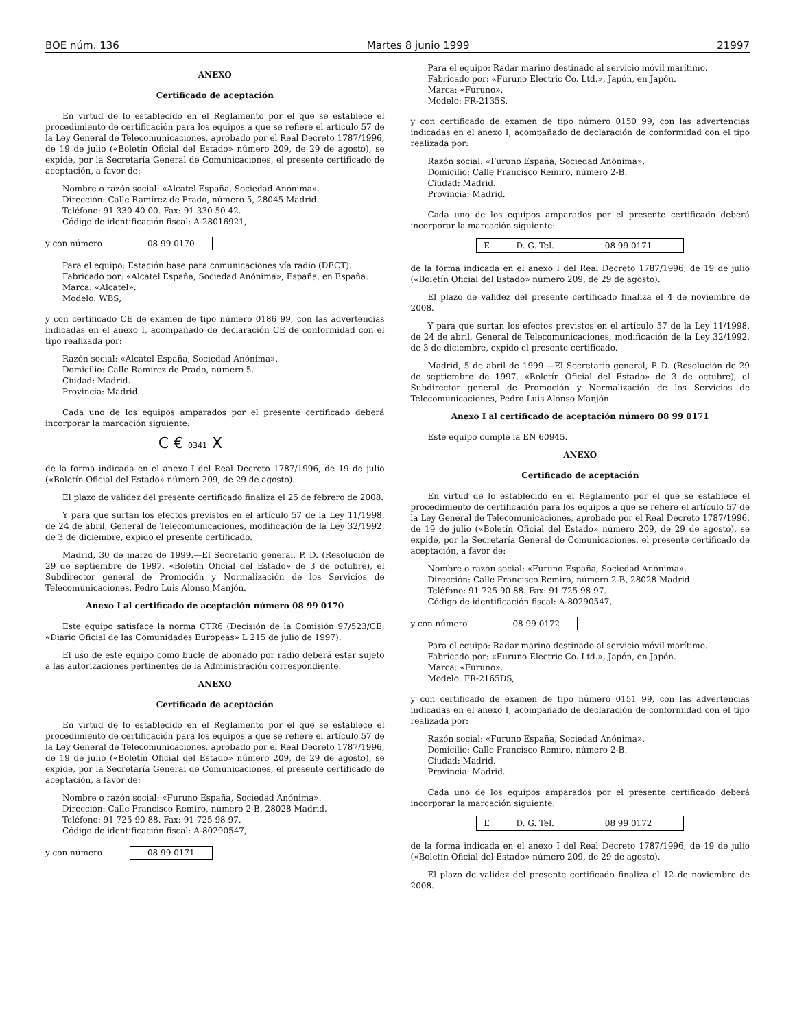BOE núm. 136 Martes 8 junio 1999 21997
ANEXO
Certificado de aceptación
En virtud de lo establecido en el Reglamento por el que se establece el procedimiento de certificación para los equipos a que se refiere el artículo 57 de la Ley General de Telecomunicaciones, aprobado por el Real Decreto 1787/1996, de 19 de julio («Boletín Oficial del Estado» número 209, de 29 de agosto), se expide, por la Secretaría General de Comunicaciones, el presente certificado de aceptación, a favor de:
Nombre o razón social: «Alcatel España, Sociedad Anónima».
Dirección: Calle Ramírez de Prado, número 5, 28045 Madrid.
Teléfono: 91 330 40 00. Fax: 91 330 50 42.
Código de identificación fiscal: A-28016921,
y con número 08 99 0170
Para el equipo: Estación base para comunicaciones vía radio (DECT).
Fabricado por: «Alcatel España, Sociedad Anónima», España, en España.
Marca: «Alcatel».
Modelo: WBS,
y con certificado CE de examen de tipo número 0186 99, con las advertencias indicadas en el anexo I, acompañado de declaración CE de conformidad con el tipo realizada por:
Razón social: «Alcatel España, Sociedad Anónima».
Domicilio: Calle Ramírez de Prado, número 5.
Ciudad: Madrid.
Provincia: Madrid.
Cada uno de los equipos amparados por el presente certificado deberá incorporar la marcación siguiente:
C € 0341 X
de la forma indicada en el anexo I del Real Decreto 1787/1996, de 19 de julio («Boletín Oficial del Estado» número 209, de 29 de agosto).
El plazo de validez del presente certificado finaliza el 25 de febrero de 2008.
Y para que surtan los efectos previstos en el artículo 57 de la Ley 11/1998, de 24 de abril, General de Telecomunicaciones, modificación de la Ley 32/1992, de 3 de diciembre, expido el presente certificado.
Madrid, 30 de marzo de 1999.—El Secretario general, P. D. (Resolución de 29 de septiembre de 1997, «Boletín Oficial del Estado» de 3 de octubre), el Subdirector general de Promoción y Normalización de los Servicios de Telecomunicaciones, Pedro Luis Alonso Manjón.
Anexo I al certificado de aceptación número 08 99 0170
Este equipo satisface la norma CTR6 (Decisión de la Comisión 97/523/CE, «Diario Oficial de las Comunidades Europeas» L 215 de julio de 1997).
El uso de este equipo como bucle de abonado por radio deberá estar sujeto a las autorizaciones pertinentes de la Administración correspondiente.
ANEXO
Certificado de aceptación
En virtud de lo establecido en el Reglamento por el que se establece el procedimiento de certificación para los equipos a que se refiere el artículo 57 de la Ley General de Telecomunicaciones, aprobado por el Real Decreto 1787/1996, de 19 de julio («Boletín Oficial del Estado» número 209, de 29 de agosto), se expide, por la Secretaría General de Comunicaciones, el presente certificado de aceptación, a favor de:
Nombre o razón social: «Furuno España, Sociedad Anónima».
Dirección: Calle Francisco Remiro, número 2-B, 28028 Madrid.
Teléfono: 91 725 90 88. Fax: 91 725 98 97.
Código de identificación fiscal: A-80290547,
y con número 08 99 0171
Para el equipo: Radar marino destinado al servicio móvil marítimo.
Fabricado por: «Furuno Electric Co. Ltd.», Japón, en Japón.
Marca: «Furuno».
Modelo: FR-2135S,
y con certificado de examen de tipo número 0150 99, con las advertencias indicadas en el anexo I, acompañado de declaración de conformidad con el tipo realizada por:
Razón social: «Furuno España, Sociedad Anónima».
Domicilio: Calle Francisco Remiro, número 2-B.
Ciudad: Madrid.
Provincia: Madrid.
Cada uno de los equipos amparados por el presente certificado deberá incorporar la marcación siguiente:
| E | D. G. Tel. | 08 99 0171 |
de la forma indicada en el anexo I del Real Decreto 1787/1996, de 19 de julio («Boletín Oficial del Estado» número 209, de 29 de agosto).
El plazo de validez del presente certificado finaliza el 4 de noviembre de 2008.
Y para que surtan los efectos previstos en el artículo 57 de la Ley 11/1998, de 24 de abril, General de Telecomunicaciones, modificación de la Ley 32/1992, de 3 de diciembre, expido el presente certificado.
Madrid, 5 de abril de 1999.—El Secretario general, P. D. (Resolución de 29 de septiembre de 1997, «Boletín Oficial del Estado» de 3 de octubre), el Subdirector general de Promoción y Normalización de los Servicios de Telecomunicaciones, Pedro Luis Alonso Manjón.
Anexo I al certificado de aceptación número 08 99 0171
Este equipo cumple la EN 60945.
ANEXO
Certificado de aceptación
En virtud de lo establecido en el Reglamento por el que se establece el procedimiento de certificación para los equipos a que se refiere el artículo 57 de la Ley General de Telecomunicaciones, aprobado por el Real Decreto 1787/1996, de 19 de julio («Boletín Oficial del Estado» número 209, de 29 de agosto), se expide, por la Secretaría General de Comunicaciones, el presente certificado de aceptación, a favor de:
Nombre o razón social: «Furuno España, Sociedad Anónima».
Dirección: Calle Francisco Remiro, número 2-B, 28028 Madrid.
Teléfono: 91 725 90 88. Fax: 91 725 98 97.
Código de identificación fiscal: A-80290547,
y con número 08 99 0172
Para el equipo: Radar marino destinado al servicio móvil marítimo.
Fabricado por: «Furuno Electric Co. Ltd.», Japón, en Japón.
Marca: «Furuno».
Modelo: FR-2165DS,
y con certificado de examen de tipo número 0151 99, con las advertencias indicadas en el anexo I, acompañado de declaración de conformidad con el tipo realizada por:
Razón social: «Furuno España, Sociedad Anónima».
Domicilio: Calle Francisco Remiro, número 2-B.
Ciudad: Madrid.
Provincia: Madrid.
Cada uno de los equipos amparados por el presente certificado deberá incorporar la marcación siguiente:
| E | D. G. Tel. | 08 99 0172 |
de la forma indicada en el anexo I del Real Decreto 1787/1996, de 19 de julio («Boletín Oficial del Estado» número 209, de 29 de agosto).
El plazo de validez del presente certificado finaliza el 12 de noviembre de 2008.